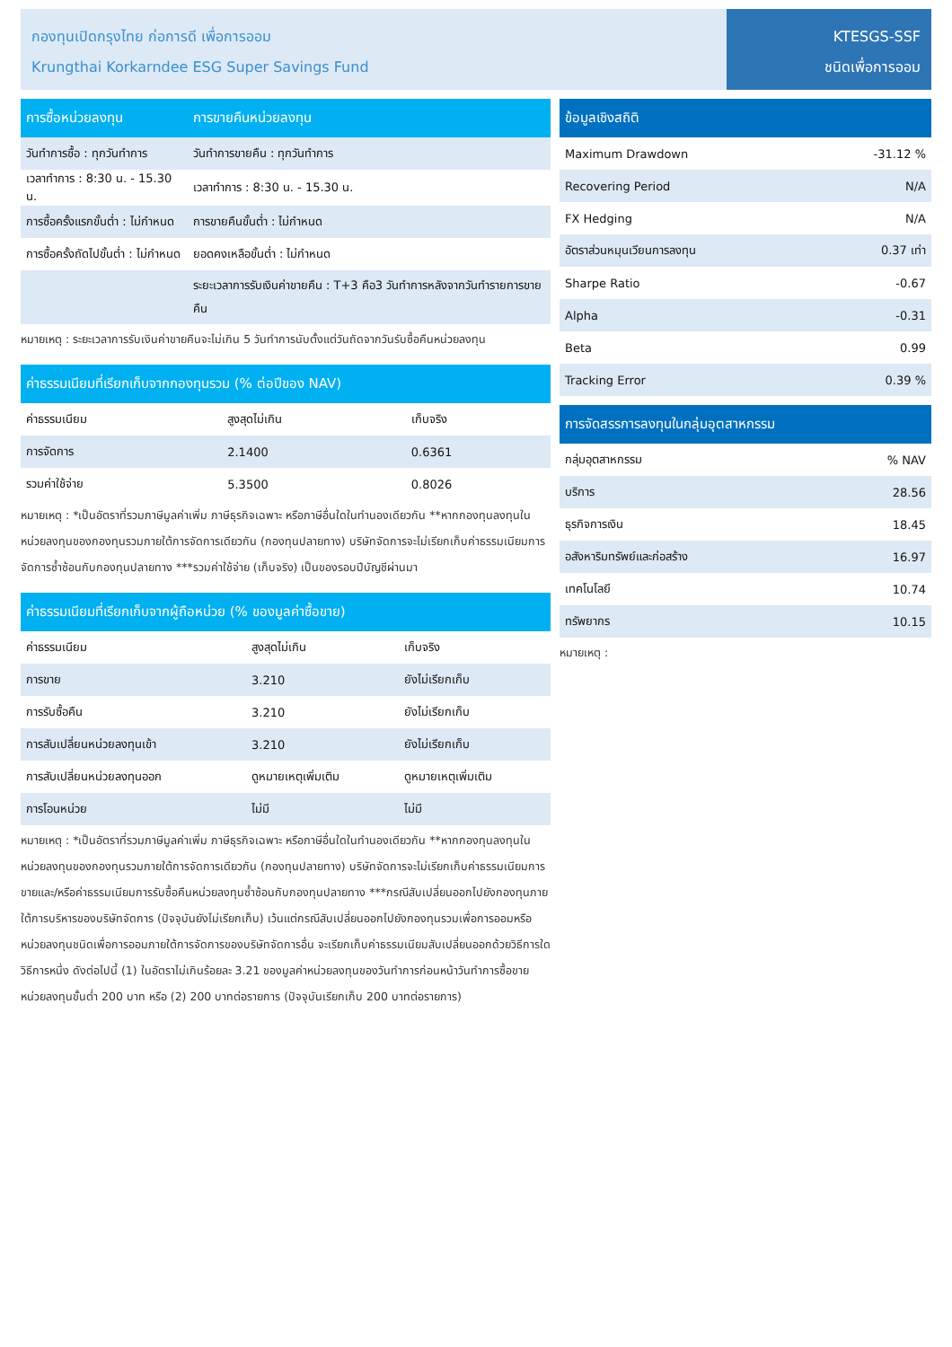กองทุนเปิดกรุงไทย ก่อการดี เพื่อการออม
Krungthai Korkarndee ESG Super Savings Fund
KTESGS-SSF
ชนิดเพื่อการออม
| การซื้อหน่วยลงทุน | การขายคืนหน่วยลงทุน |
| --- | --- |
| วันทำการซื้อ : ทุกวันทำการ | วันทำการขายคืน : ทุกวันทำการ |
| เวลาทำการ : 8:30 น. - 15.30 น. | เวลาทำการ : 8:30 น. - 15.30 น. |
| การซื้อครั้งแรกขั้นต่ำ : ไม่กำหนด | การขายคืนขั้นต่ำ : ไม่กำหนด |
| การซื้อครั้งถัดไปขั้นต่ำ : ไม่กำหนด | ยอดคงเหลือขั้นต่ำ : ไม่กำหนด |
| | ระยะเวลาการรับเงินค่าขายคืน : T+3 คือ3 วันทำการหลังจากวันทำรายการขายคืน |
หมายเหตุ : ระยะเวลาการรับเงินค่าขายคืนจะไม่เกิน 5 วันทำการนับตั้งแต่วันถัดจากวันรับซื้อคืนหน่วยลงทุน
| ค่าธรรมเนียมที่เรียกเก็บจากกองทุนรวม (% ต่อปีของ NAV) | | |
| --- | --- | --- |
| ค่าธรรมเนียม | สูงสุดไม่เกิน | เก็บจริง |
| การจัดการ | 2.1400 | 0.6361 |
| รวมค่าใช้จ่าย | 5.3500 | 0.8026 |
หมายเหตุ : *เป็นอัตราที่รวมภาษีมูลค่าเพิ่ม ภาษีธุรกิจเฉพาะ หรือภาษีอื่นใดในทำนองเดียวกัน **หากกองทุนลงทุนในหน่วยลงทุนของกองทุนรวมภายใต้การจัดการเดียวกัน (กองทุนปลายทาง) บริษัทจัดการจะไม่เรียกเก็บค่าธรรมเนียมการจัดการซ้ำซ้อนกับกองทุนปลายทาง ***รวมค่าใช้จ่าย (เก็บจริง) เป็นของรอบปีบัญชีผ่านมา
| ค่าธรรมเนียมที่เรียกเก็บจากผู้ถือหน่วย (% ของมูลค่าซื้อขาย) | | |
| --- | --- | --- |
| ค่าธรรมเนียม | สูงสุดไม่เกิน | เก็บจริง |
| การขาย | 3.210 | ยังไม่เรียกเก็บ |
| การรับซื้อคืน | 3.210 | ยังไม่เรียกเก็บ |
| การสับเปลี่ยนหน่วยลงทุนเข้า | 3.210 | ยังไม่เรียกเก็บ |
| การสับเปลี่ยนหน่วยลงทุนออก | ดูหมายเหตุเพิ่มเติม | ดูหมายเหตุเพิ่มเติม |
| การโอนหน่วย | ไม่มี | ไม่มี |
หมายเหตุ : *เป็นอัตราที่รวมภาษีมูลค่าเพิ่ม ภาษีธุรกิจเฉพาะ หรือภาษีอื่นใดในทำนองเดียวกัน **หากกองทุนลงทุนในหน่วยลงทุนของกองทุนรวมภายใต้การจัดการเดียวกัน (กองทุนปลายทาง) บริษัทจัดการจะไม่เรียกเก็บค่าธรรมเนียมการขายและ/หรือค่าธรรมเนียมการรับซื้อคืนหน่วยลงทุนซ้ำซ้อนกับกองทุนปลายทาง ***กรณีสับเปลี่ยนออกไปยังกองทุนภายใต้การบริหารของบริษัทจัดการ (ปัจจุบันยังไม่เรียกเก็บ) เว้นแต่กรณีสับเปลี่ยนออกไปยังกองทุนรวมเพื่อการออมหรือหน่วยลงทุนชนิดเพื่อการออมภายใต้การจัดการของบริษัทจัดการอื่น จะเรียกเก็บค่าธรรมเนียมสับเปลี่ยนออกด้วยวิธีการใดวิธีการหนึ่ง ดังต่อไปนี้ (1) ในอัตราไม่เกินร้อยละ 3.21 ของมูลค่าหน่วยลงทุนของวันทำการก่อนหน้าวันทำการซื้อขายหน่วยลงทุนขั้นต่ำ 200 บาท หรือ (2) 200 บาทต่อรายการ (ปัจจุบันเรียกเก็บ 200 บาทต่อรายการ)
| ข้อมูลเชิงสถิติ | |
| --- | --- |
| Maximum Drawdown | -31.12 % |
| Recovering Period | N/A |
| FX Hedging | N/A |
| อัตราส่วนหมุนเวียนการลงทุน | 0.37 เท่า |
| Sharpe Ratio | -0.67 |
| Alpha | -0.31 |
| Beta | 0.99 |
| Tracking Error | 0.39 % |
| การจัดสรรการลงทุนในกลุ่มอุตสาหกรรม | |
| --- | --- |
| กลุ่มอุตสาหกรรม | % NAV |
| บริการ | 28.56 |
| ธุรกิจการเงิน | 18.45 |
| อสังหาริมทรัพย์และก่อสร้าง | 16.97 |
| เทคโนโลยี | 10.74 |
| ทรัพยากร | 10.15 |
หมายเหตุ :